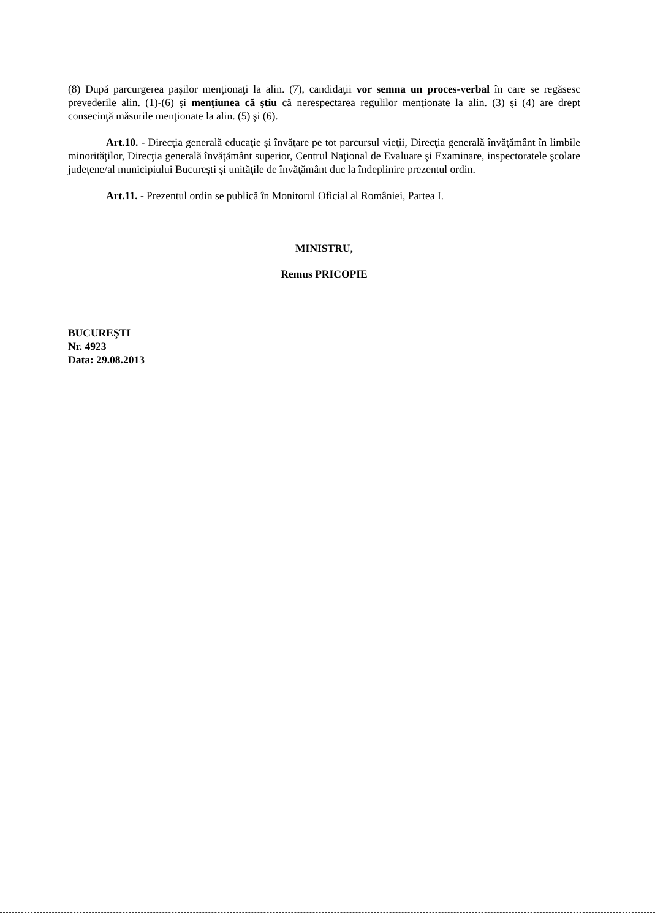(8) După parcurgerea paşilor menţionaţi la alin. (7), candidaţii vor semna un proces-verbal în care se regăsesc prevederile alin. (1)-(6) şi menţiunea că ştiu că nerespectarea regulilor menţionate la alin. (3) şi (4) are drept consecinţă măsurile menţionate la alin. (5) şi (6).
Art.10. - Direcţia generală educaţie şi învăţare pe tot parcursul vieţii, Direcţia generală învăţământ în limbile minorităţilor, Direcţia generală învăţământ superior, Centrul Naţional de Evaluare şi Examinare, inspectoratele şcolare judeţene/al municipiului Bucureşti şi unităţile de învăţământ duc la îndeplinire prezentul ordin.
Art.11. - Prezentul ordin se publică în Monitorul Oficial al României, Partea I.
MINISTRU,
Remus PRICOPIE
BUCUREŞTI
Nr. 4923
Data: 29.08.2013